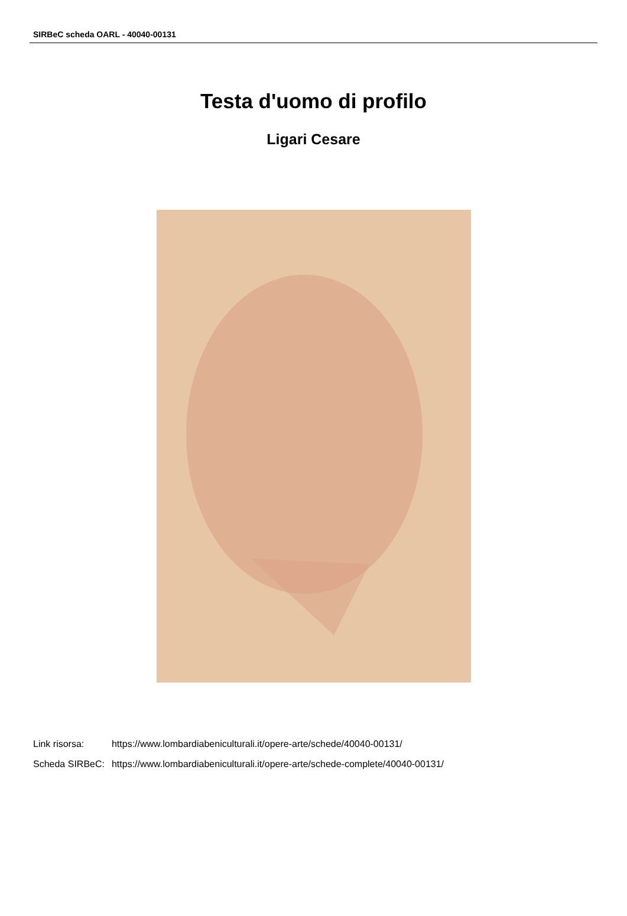SIRBeC scheda OARL - 40040-00131
Testa d'uomo di profilo
Ligari Cesare
| Link risorsa: | https://www.lombardiabeniculturali.it/opere-arte/schede/40040-00131/ |
| Scheda SIRBeC: | https://www.lombardiabeniculturali.it/opere-arte/schede-complete/40040-00131/ |